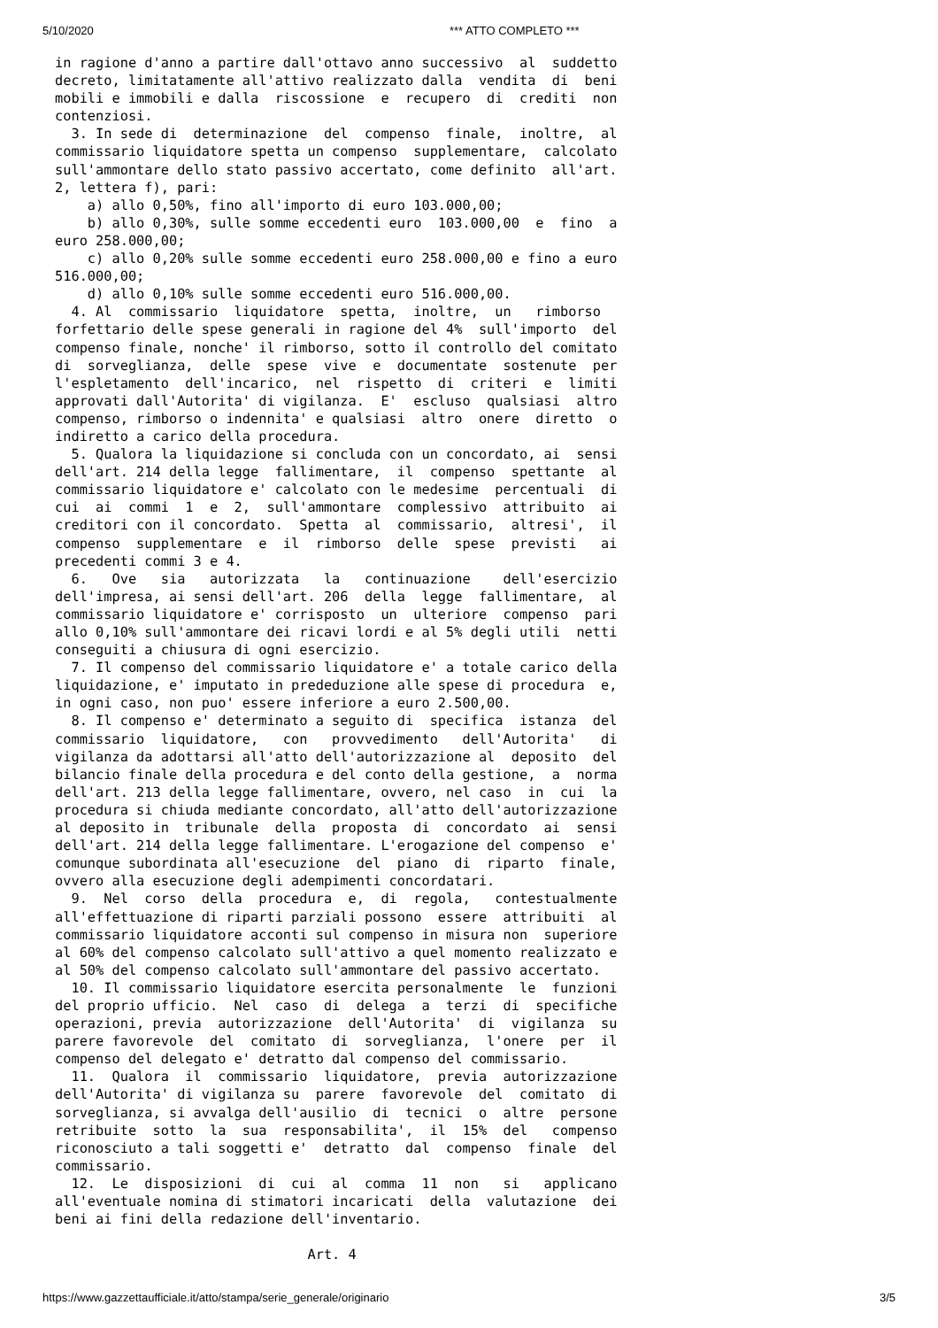5/10/2020 *** ATTO COMPLETO ***
in ragione d'anno a partire dall'ottavo anno successivo  al  suddetto
decreto, limitatamente all'attivo realizzato dalla  vendita  di  beni
mobili e immobili e dalla  riscossione  e  recupero  di  crediti  non
contenziosi.
  3. In sede di  determinazione  del  compenso  finale,  inoltre,  al
commissario liquidatore spetta un compenso  supplementare,  calcolato
sull'ammontare dello stato passivo accertato, come definito  all'art.
2, lettera f), pari:
    a) allo 0,50%, fino all'importo di euro 103.000,00;
    b) allo 0,30%, sulle somme eccedenti euro  103.000,00  e  fino  a
euro 258.000,00;
    c) allo 0,20% sulle somme eccedenti euro 258.000,00 e fino a euro
516.000,00;
    d) allo 0,10% sulle somme eccedenti euro 516.000,00.
  4. Al  commissario  liquidatore  spetta,  inoltre,  un   rimborso
forfettario delle spese generali in ragione del 4%  sull'importo  del
compenso finale, nonche' il rimborso, sotto il controllo del comitato
di  sorveglianza,  delle  spese  vive  e  documentate  sostenute  per
l'espletamento  dell'incarico,  nel  rispetto  di  criteri  e  limiti
approvati dall'Autorita' di vigilanza.  E'  escluso  qualsiasi  altro
compenso, rimborso o indennita' e qualsiasi  altro  onere  diretto  o
indiretto a carico della procedura.
  5. Qualora la liquidazione si concluda con un concordato, ai  sensi
dell'art. 214 della legge  fallimentare,  il  compenso  spettante  al
commissario liquidatore e' calcolato con le medesime  percentuali  di
cui  ai  commi  1  e  2,  sull'ammontare  complessivo  attribuito  ai
creditori con il concordato.  Spetta  al  commissario,  altresi',  il
compenso  supplementare  e  il  rimborso  delle  spese  previsti   ai
precedenti commi 3 e 4.
  6.   Ove   sia   autorizzata   la   continuazione    dell'esercizio
dell'impresa, ai sensi dell'art. 206  della  legge  fallimentare,  al
commissario liquidatore e' corrisposto  un  ulteriore  compenso  pari
allo 0,10% sull'ammontare dei ricavi lordi e al 5% degli utili  netti
conseguiti a chiusura di ogni esercizio.
  7. Il compenso del commissario liquidatore e' a totale carico della
liquidazione, e' imputato in prededuzione alle spese di procedura  e,
in ogni caso, non puo' essere inferiore a euro 2.500,00.
  8. Il compenso e' determinato a seguito di  specifica  istanza  del
commissario  liquidatore,   con   provvedimento   dell'Autorita'   di
vigilanza da adottarsi all'atto dell'autorizzazione al  deposito  del
bilancio finale della procedura e del conto della gestione,  a  norma
dell'art. 213 della legge fallimentare, ovvero, nel caso  in  cui  la
procedura si chiuda mediante concordato, all'atto dell'autorizzazione
al deposito in  tribunale  della  proposta  di  concordato  ai  sensi
dell'art. 214 della legge fallimentare. L'erogazione del compenso  e'
comunque subordinata all'esecuzione  del  piano  di  riparto  finale,
ovvero alla esecuzione degli adempimenti concordatari.
  9.  Nel  corso  della  procedura  e,  di  regola,   contestualmente
all'effettuazione di riparti parziali possono  essere  attribuiti  al
commissario liquidatore acconti sul compenso in misura non  superiore
al 60% del compenso calcolato sull'attivo a quel momento realizzato e
al 50% del compenso calcolato sull'ammontare del passivo accertato.
  10. Il commissario liquidatore esercita personalmente  le  funzioni
del proprio ufficio.  Nel  caso  di  delega  a  terzi  di  specifiche
operazioni, previa  autorizzazione  dell'Autorita'  di  vigilanza  su
parere favorevole  del  comitato  di  sorveglianza,  l'onere  per  il
compenso del delegato e' detratto dal compenso del commissario.
  11.  Qualora  il  commissario  liquidatore,  previa  autorizzazione
dell'Autorita' di vigilanza su  parere  favorevole  del  comitato  di
sorveglianza, si avvalga dell'ausilio  di  tecnici  o  altre  persone
retribuite  sotto  la  sua  responsabilita',  il  15%  del   compenso
riconosciuto a tali soggetti e'  detratto  dal  compenso  finale  del
commissario.
  12.  Le  disposizioni  di  cui  al  comma  11  non   si   applicano
all'eventuale nomina di stimatori incaricati  della  valutazione  dei
beni ai fini della redazione dell'inventario.

                               Art. 4
https://www.gazzettaufficiale.it/atto/stampa/serie_generale/originario 3/5